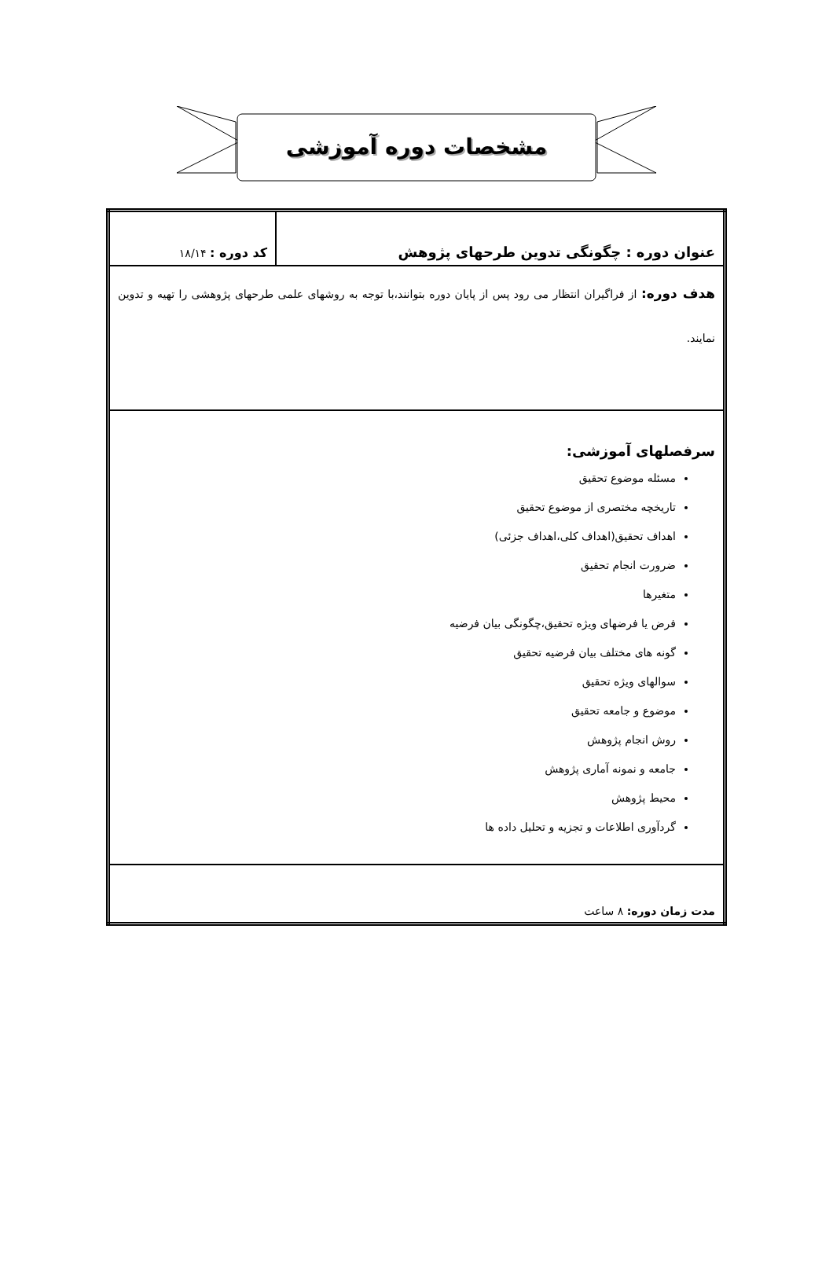مشخصات دوره آموزشی
| عنوان دوره : چگونگی تدوین طرحهای پژوهش | کد دوره : ۱۸/۱۴ |
| هدف دوره: از فراگیران انتظار می رود پس از پایان دوره بتوانند،با توجه به روشهای علمی طرحهای پژوهشی را تهیه و تدوین نمایند. | |
| سرفصلهای آموزشی: مسئله موضوع تحقیق تاریخچه مختصری از موضوع تحقیق اهداف تحقیق(اهداف کلی،اهداف جزئی) ضرورت انجام تحقیق متغیرها فرض یا فرضهای ویژه تحقیق،چگونگی بیان فرضیه گونه های مختلف بیان فرضیه تحقیق سوالهای ویژه تحقیق موضوع و جامعه تحقیق روش انجام پژوهش جامعه و نمونه آماری پژوهش محیط پژوهش گردآوری اطلاعات و تجزیه و تحلیل داده ها | |
| مدت زمان دوره: ۸ ساعت | |